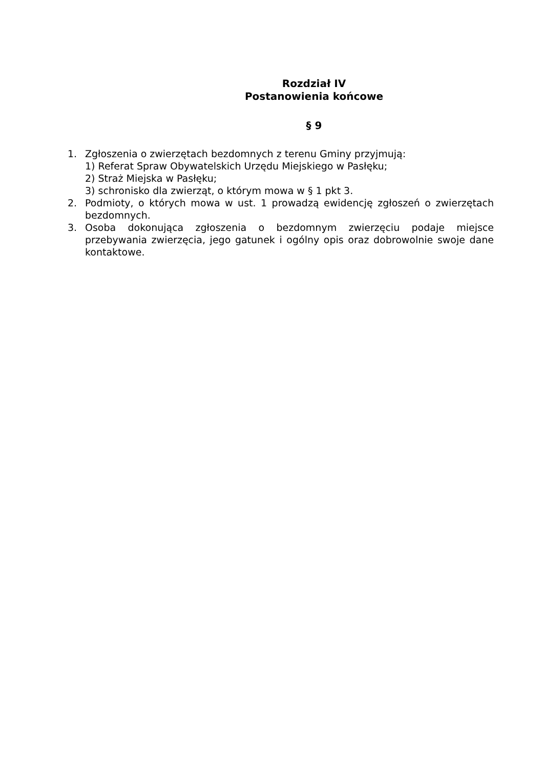Rozdział IV
Postanowienia końcowe
§ 9
1. Zgłoszenia o zwierzętach bezdomnych z terenu Gminy przyjmują:
1) Referat Spraw Obywatelskich Urzędu Miejskiego w Pasłęku;
2) Straż Miejska w Pasłęku;
3) schronisko dla zwierząt, o którym mowa w § 1 pkt 3.
2. Podmioty, o których mowa w ust. 1 prowadzą ewidencję zgłoszeń o zwierzętach bezdomnych.
3. Osoba dokonująca zgłoszenia o bezdomnym zwierzęciu podaje miejsce przebywania zwierzęcia, jego gatunek i ogólny opis oraz dobrowolnie swoje dane kontaktowe.